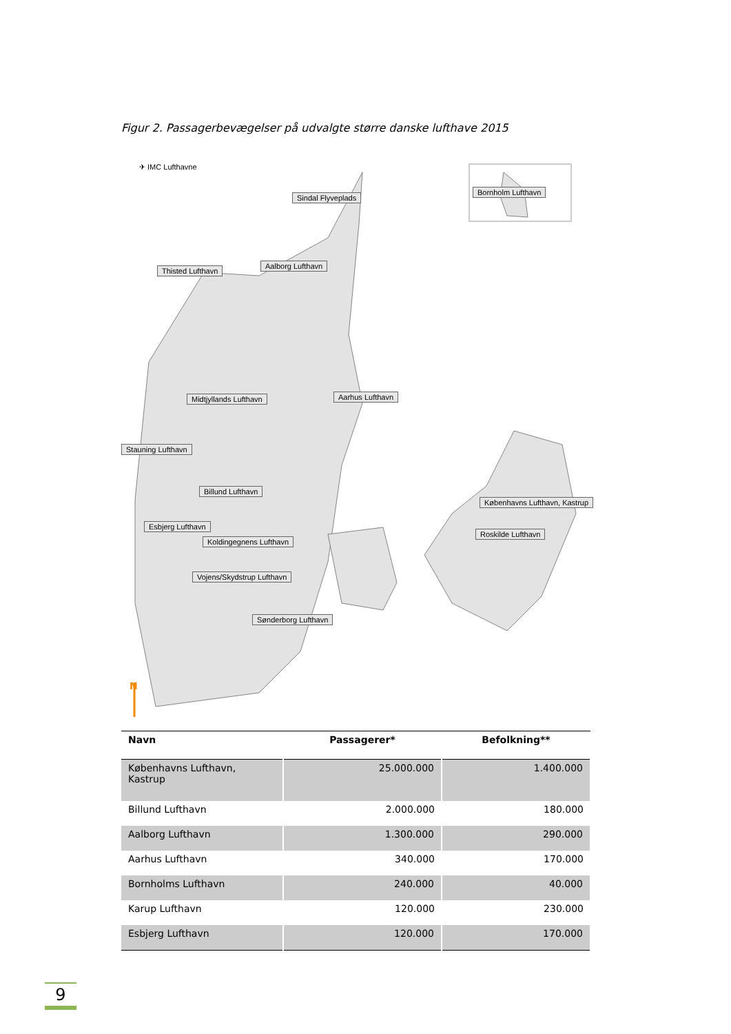Figur 2. Passagerbevægelser på udvalgte større danske lufthave 2015
N
✈ IMC Lufthavne
Sindal Flyveplads
Bornholm Lufthavn
Thisted Lufthavn
Aalborg Lufthavn
Midtjyllands Lufthavn Aarhus Lufthavn
Stauning Lufthavn
Billund Lufthavn
Københavns Lufthavn, Kastrup
Esbjerg Lufthavn
Roskilde Lufthavn
Koldingegnens Lufthavn
Vojens/Skydstrup Lufthavn
Sønderborg Lufthavn
| Navn | Passagerer* | Befolkning** |
| --- | --- | --- |
| Københavns Lufthavn, Kastrup | 25.000.000 | 1.400.000 |
| Billund Lufthavn | 2.000.000 | 180.000 |
| Aalborg Lufthavn | 1.300.000 | 290.000 |
| Aarhus Lufthavn | 340.000 | 170.000 |
| Bornholms Lufthavn | 240.000 | 40.000 |
| Karup Lufthavn | 120.000 | 230.000 |
| Esbjerg Lufthavn | 120.000 | 170.000 |
9